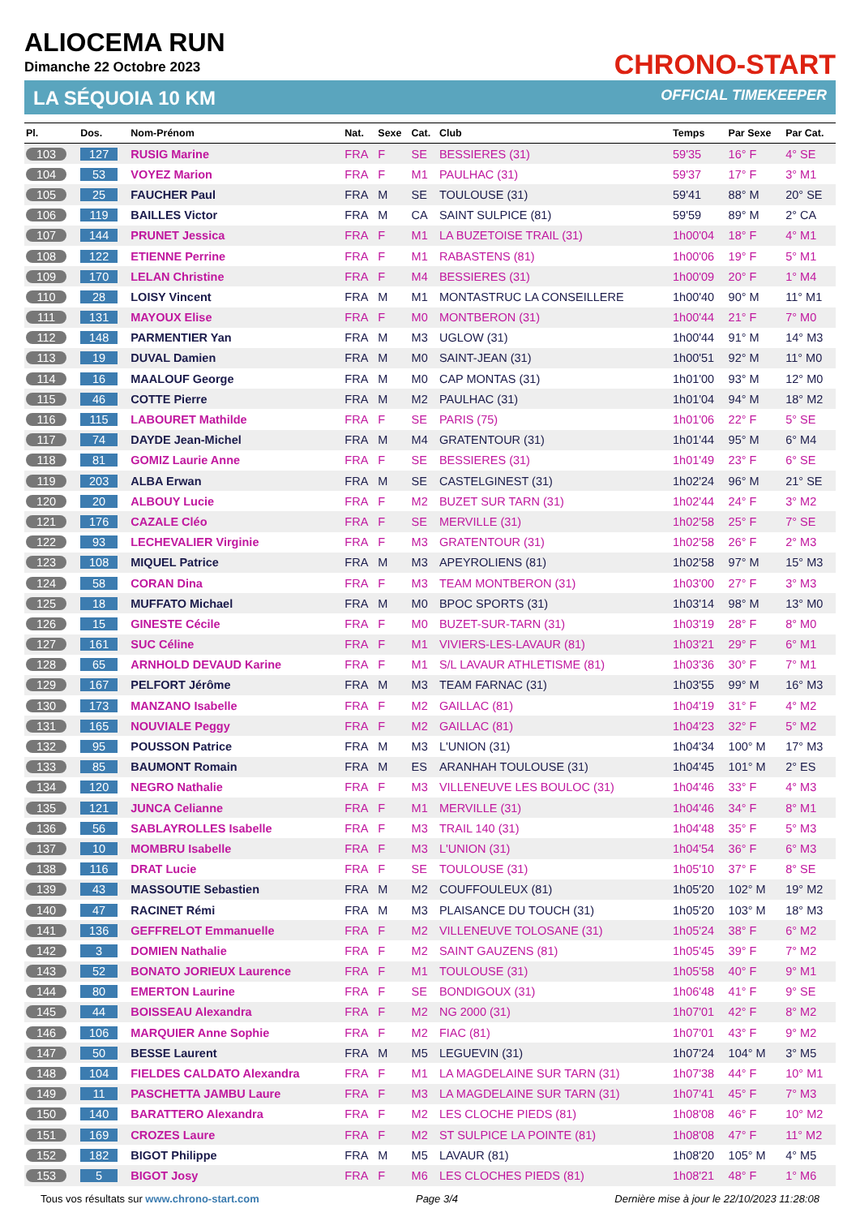ALIOCEMA RUN
Dimanche 22 Octobre 2023
CHRONO-START
LA SÉQUOIA 10 KM OFFICIAL TIMEKEEPER
| Pl. | Dos. | Nom-Prénom | Nat. | Sexe | Cat. | Club | Temps | Par Sexe | Par Cat. |
| --- | --- | --- | --- | --- | --- | --- | --- | --- | --- |
| 103 | 127 | RUSIG Marine | FRA | F | SE | BESSIERES (31) | 59'35 | 16° F | 4° SE |
| 104 | 53 | VOYEZ Marion | FRA | F | M1 | PAULHAC (31) | 59'37 | 17° F | 3° M1 |
| 105 | 25 | FAUCHER Paul | FRA | M | SE | TOULOUSE (31) | 59'41 | 88° M | 20° SE |
| 106 | 119 | BAILLES Victor | FRA | M | CA | SAINT SULPICE (81) | 59'59 | 89° M | 2° CA |
| 107 | 144 | PRUNET Jessica | FRA | F | M1 | LA BUZETOISE TRAIL (31) | 1h00'04 | 18° F | 4° M1 |
| 108 | 122 | ETIENNE Perrine | FRA | F | M1 | RABASTENS (81) | 1h00'06 | 19° F | 5° M1 |
| 109 | 170 | LELAN Christine | FRA | F | M4 | BESSIERES (31) | 1h00'09 | 20° F | 1° M4 |
| 110 | 28 | LOISY Vincent | FRA | M | M1 | MONTASTRUC LA CONSEILLERE | 1h00'40 | 90° M | 11° M1 |
| 111 | 131 | MAYOUX Elise | FRA | F | M0 | MONTBERON (31) | 1h00'44 | 21° F | 7° M0 |
| 112 | 148 | PARMENTIER Yan | FRA | M | M3 | UGLOW (31) | 1h00'44 | 91° M | 14° M3 |
| 113 | 19 | DUVAL Damien | FRA | M | M0 | SAINT-JEAN (31) | 1h00'51 | 92° M | 11° M0 |
| 114 | 16 | MAALOUF George | FRA | M | M0 | CAP MONTAS (31) | 1h01'00 | 93° M | 12° M0 |
| 115 | 46 | COTTE Pierre | FRA | M | M2 | PAULHAC (31) | 1h01'04 | 94° M | 18° M2 |
| 116 | 115 | LABOURET Mathilde | FRA | F | SE | PARIS (75) | 1h01'06 | 22° F | 5° SE |
| 117 | 74 | DAYDE Jean-Michel | FRA | M | M4 | GRATENTOUR (31) | 1h01'44 | 95° M | 6° M4 |
| 118 | 81 | GOMIZ Laurie Anne | FRA | F | SE | BESSIERES (31) | 1h01'49 | 23° F | 6° SE |
| 119 | 203 | ALBA Erwan | FRA | M | SE | CASTELGINEST (31) | 1h02'24 | 96° M | 21° SE |
| 120 | 20 | ALBOUY Lucie | FRA | F | M2 | BUZET SUR TARN (31) | 1h02'44 | 24° F | 3° M2 |
| 121 | 176 | CAZALE Cléo | FRA | F | SE | MERVILLE (31) | 1h02'58 | 25° F | 7° SE |
| 122 | 93 | LECHEVALIER Virginie | FRA | F | M3 | GRATENTOUR (31) | 1h02'58 | 26° F | 2° M3 |
| 123 | 108 | MIQUEL Patrice | FRA | M | M3 | APEYROLIENS (81) | 1h02'58 | 97° M | 15° M3 |
| 124 | 58 | CORAN Dina | FRA | F | M3 | TEAM MONTBERON (31) | 1h03'00 | 27° F | 3° M3 |
| 125 | 18 | MUFFATO Michael | FRA | M | M0 | BPOC SPORTS (31) | 1h03'14 | 98° M | 13° M0 |
| 126 | 15 | GINESTE Cécile | FRA | F | M0 | BUZET-SUR-TARN (31) | 1h03'19 | 28° F | 8° M0 |
| 127 | 161 | SUC Céline | FRA | F | M1 | VIVIERS-LES-LAVAUR (81) | 1h03'21 | 29° F | 6° M1 |
| 128 | 65 | ARNHOLD DEVAUD Karine | FRA | F | M1 | S/L LAVAUR ATHLETISME (81) | 1h03'36 | 30° F | 7° M1 |
| 129 | 167 | PELFORT Jérôme | FRA | M | M3 | TEAM FARNAC (31) | 1h03'55 | 99° M | 16° M3 |
| 130 | 173 | MANZANO Isabelle | FRA | F | M2 | GAILLAC (81) | 1h04'19 | 31° F | 4° M2 |
| 131 | 165 | NOUVIALE Peggy | FRA | F | M2 | GAILLAC (81) | 1h04'23 | 32° F | 5° M2 |
| 132 | 95 | POUSSON Patrice | FRA | M | M3 | L'UNION (31) | 1h04'34 | 100° M | 17° M3 |
| 133 | 85 | BAUMONT Romain | FRA | M | ES | ARANHAH TOULOUSE (31) | 1h04'45 | 101° M | 2° ES |
| 134 | 120 | NEGRO Nathalie | FRA | F | M3 | VILLENEUVE LES BOULOC (31) | 1h04'46 | 33° F | 4° M3 |
| 135 | 121 | JUNCA Celianne | FRA | F | M1 | MERVILLE (31) | 1h04'46 | 34° F | 8° M1 |
| 136 | 56 | SABLAYROLLES Isabelle | FRA | F | M3 | TRAIL 140 (31) | 1h04'48 | 35° F | 5° M3 |
| 137 | 10 | MOMBRU Isabelle | FRA | F | M3 | L'UNION (31) | 1h04'54 | 36° F | 6° M3 |
| 138 | 116 | DRAT Lucie | FRA | F | SE | TOULOUSE (31) | 1h05'10 | 37° F | 8° SE |
| 139 | 43 | MASSOUTIE Sebastien | FRA | M | M2 | COUFFOULEUX (81) | 1h05'20 | 102° M | 19° M2 |
| 140 | 47 | RACINET Rémi | FRA | M | M3 | PLAISANCE DU TOUCH (31) | 1h05'20 | 103° M | 18° M3 |
| 141 | 136 | GEFFRELOT Emmanuelle | FRA | F | M2 | VILLENEUVE TOLOSANE (31) | 1h05'24 | 38° F | 6° M2 |
| 142 | 3 | DOMIEN Nathalie | FRA | F | M2 | SAINT GAUZENS (81) | 1h05'45 | 39° F | 7° M2 |
| 143 | 52 | BONATO JORIEUX Laurence | FRA | F | M1 | TOULOUSE (31) | 1h05'58 | 40° F | 9° M1 |
| 144 | 80 | EMERTON Laurine | FRA | F | SE | BONDIGOUX (31) | 1h06'48 | 41° F | 9° SE |
| 145 | 44 | BOISSEAU Alexandra | FRA | F | M2 | NG 2000 (31) | 1h07'01 | 42° F | 8° M2 |
| 146 | 106 | MARQUIER Anne Sophie | FRA | F | M2 | FIAC (81) | 1h07'01 | 43° F | 9° M2 |
| 147 | 50 | BESSE Laurent | FRA | M | M5 | LEGUEVIN (31) | 1h07'24 | 104° M | 3° M5 |
| 148 | 104 | FIELDES CALDATO Alexandra | FRA | F | M1 | LA MAGDELAINE SUR TARN (31) | 1h07'38 | 44° F | 10° M1 |
| 149 | 11 | PASCHETTA JAMBU Laure | FRA | F | M3 | LA MAGDELAINE SUR TARN (31) | 1h07'41 | 45° F | 7° M3 |
| 150 | 140 | BARATTERO Alexandra | FRA | F | M2 | LES CLOCHE PIEDS (81) | 1h08'08 | 46° F | 10° M2 |
| 151 | 169 | CROZES Laure | FRA | F | M2 | ST SULPICE LA POINTE (81) | 1h08'08 | 47° F | 11° M2 |
| 152 | 182 | BIGOT Philippe | FRA | M | M5 | LAVAUR (81) | 1h08'20 | 105° M | 4° M5 |
| 153 | 5 | BIGOT Josy | FRA | F | M6 | LES CLOCHES PIEDS (81) | 1h08'21 | 48° F | 1° M6 |
Tous vos résultats sur www.chrono-start.com Page 3/4 Dernière mise à jour le 22/10/2023 11:28:08